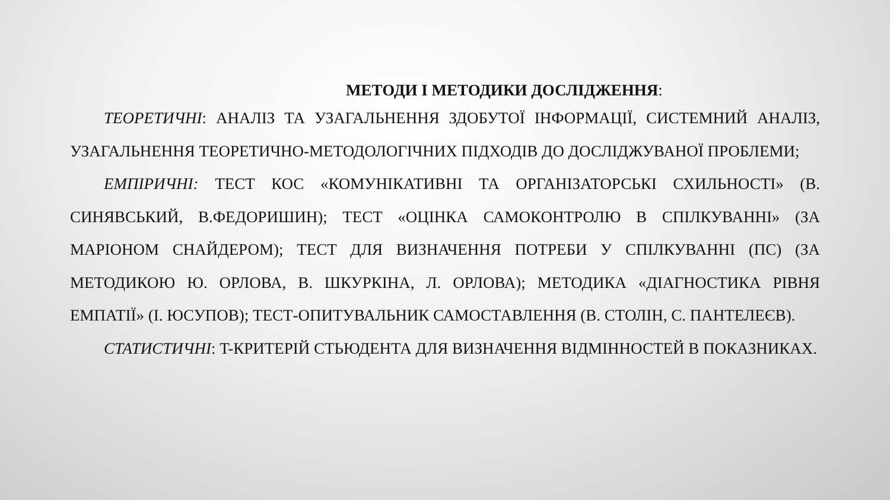МЕТОДИ І МЕТОДИКИ ДОСЛІДЖЕННЯ:
ТЕОРЕТИЧНІ: АНАЛІЗ ТА УЗАГАЛЬНЕННЯ ЗДОБУТОЇ ІНФОРМАЦІЇ, СИСТЕМНИЙ АНАЛІЗ, УЗАГАЛЬНЕННЯ ТЕОРЕТИЧНО-МЕТОДОЛОГІЧНИХ ПІДХОДІВ ДО ДОСЛІДЖУВАНОЇ ПРОБЛЕМИ;
ЕМПІРИЧНІ: ТЕСТ КОС «КОМУНІКАТИВНІ ТА ОРГАНІЗАТОРСЬКІ СХИЛЬНОСТІ» (В. СИНЯВСЬКИЙ, В.ФЕДОРИШИН); ТЕСТ «ОЦІНКА САМОКОНТРОЛЮ В СПІЛКУВАННІ» (ЗА МАРІОНОМ СНАЙДЕРОМ); ТЕСТ ДЛЯ ВИЗНАЧЕННЯ ПОТРЕБИ У СПІЛКУВАННІ (ПС) (ЗА МЕТОДИКОЮ Ю. ОРЛОВА, В. ШКУРКІНА, Л. ОРЛОВА); МЕТОДИКА «ДІАГНОСТИКА РІВНЯ ЕМПАТІЇ» (І. ЮСУПОВ); ТЕСТ-ОПИТУВАЛЬНИК САМОСТАВЛЕННЯ (В. СТОЛІН, С. ПАНТЕЛЕЄВ).
СТАТИСТИЧНІ: T-КРИТЕРІЙ СТЬЮДЕНТА ДЛЯ ВИЗНАЧЕННЯ ВІДМІННОСТЕЙ В ПОКАЗНИКАХ.